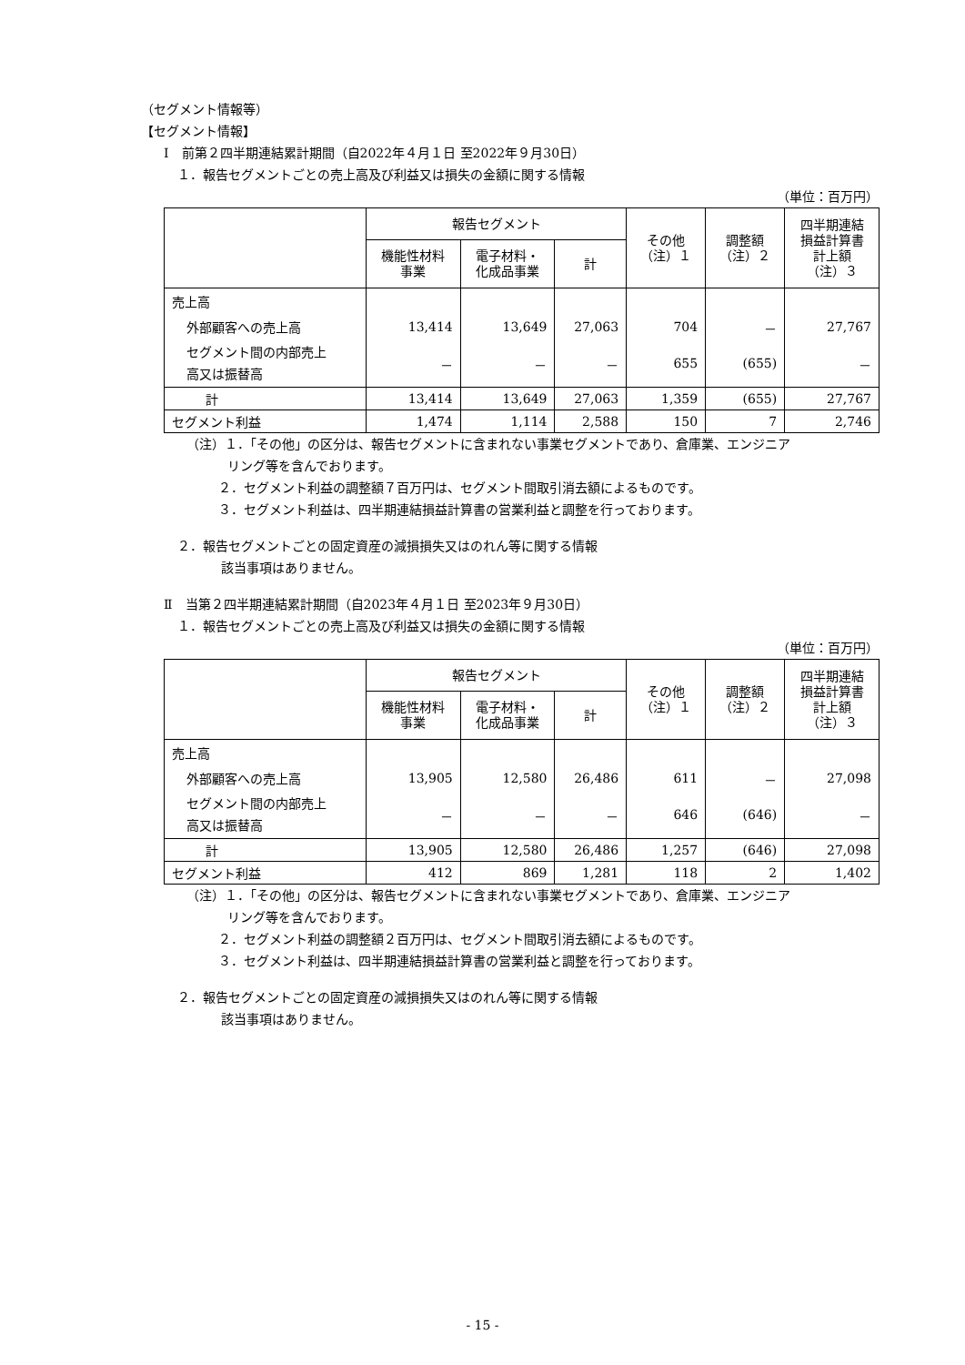（セグメント情報等）
【セグメント情報】
Ⅰ　前第２四半期連結累計期間（自2022年４月１日 至2022年９月30日）
１．報告セグメントごとの売上高及び利益又は損失の金額に関する情報
（単位：百万円）
| | 報告セグメント | | | その他 （注）１ | 調整額 （注）２ | 四半期連結 損益計算書 計上額 （注）３ |
| --- | --- | --- | --- | --- | --- | --- |
| | 機能性材料 事業 | 電子材料・ 化成品事業 | 計 | | | |
| 売上高 | | | | | | |
| 外部顧客への売上高 | 13,414 | 13,649 | 27,063 | 704 | － | 27,767 |
| セグメント間の内部売上 高又は振替高 | － | － | － | 655 | (655) | － |
| 計 | 13,414 | 13,649 | 27,063 | 1,359 | (655) | 27,767 |
| セグメント利益 | 1,474 | 1,114 | 2,588 | 150 | 7 | 2,746 |
（注）１．「その他」の区分は、報告セグメントに含まれない事業セグメントであり、倉庫業、エンジニア
リング等を含んでおります。
２．セグメント利益の調整額７百万円は、セグメント間取引消去額によるものです。
３．セグメント利益は、四半期連結損益計算書の営業利益と調整を行っております。
２．報告セグメントごとの固定資産の減損損失又はのれん等に関する情報
該当事項はありません。
Ⅱ　当第２四半期連結累計期間（自2023年４月１日 至2023年９月30日）
１．報告セグメントごとの売上高及び利益又は損失の金額に関する情報
（単位：百万円）
| | 報告セグメント | | | その他 （注）１ | 調整額 （注）２ | 四半期連結 損益計算書 計上額 （注）３ |
| --- | --- | --- | --- | --- | --- | --- |
| | 機能性材料 事業 | 電子材料・ 化成品事業 | 計 | | | |
| 売上高 | | | | | | |
| 外部顧客への売上高 | 13,905 | 12,580 | 26,486 | 611 | － | 27,098 |
| セグメント間の内部売上 高又は振替高 | － | － | － | 646 | (646) | － |
| 計 | 13,905 | 12,580 | 26,486 | 1,257 | (646) | 27,098 |
| セグメント利益 | 412 | 869 | 1,281 | 118 | 2 | 1,402 |
（注）１．「その他」の区分は、報告セグメントに含まれない事業セグメントであり、倉庫業、エンジニア
リング等を含んでおります。
２．セグメント利益の調整額２百万円は、セグメント間取引消去額によるものです。
３．セグメント利益は、四半期連結損益計算書の営業利益と調整を行っております。
２．報告セグメントごとの固定資産の減損損失又はのれん等に関する情報
該当事項はありません。
- 15 -